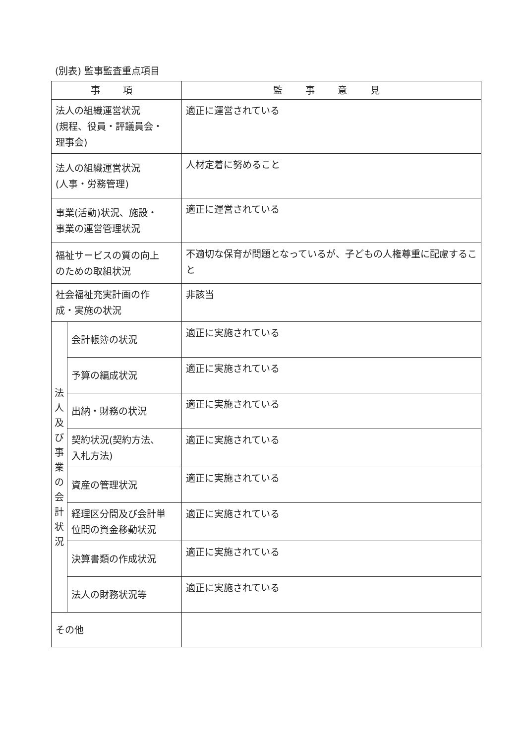(別表) 監事監査重点項目
| 事 項 | | 監 事 意 見 |
| --- | --- | --- |
| 法人の組織運営状況 (規程、役員・評議員会・ 理事会) | | 適正に運営されている |
| 法人の組織運営状況 (人事・労務管理) | | 人材定着に努めること |
| 事業(活動)状況、施設・ 事業の運営管理状況 | | 適正に運営されている |
| 福祉サービスの質の向上 のための取組状況 | | 不適切な保育が問題となっているが、子どもの人権尊重に配慮すること |
| 社会福祉充実計画の作 成・実施の状況 | | 非該当 |
| 法 人 及 び 事 業 の 会 計 状 況 | 会計帳簿の状況 | 適正に実施されている |
| | 予算の編成状況 | 適正に実施されている |
| | 出納・財務の状況 | 適正に実施されている |
| | 契約状況(契約方法、 入札方法) | 適正に実施されている |
| | 資産の管理状況 | 適正に実施されている |
| | 経理区分間及び会計単 位間の資金移動状況 | 適正に実施されている |
| | 決算書類の作成状況 | 適正に実施されている |
| | 法人の財務状況等 | 適正に実施されている |
| その他 | | |